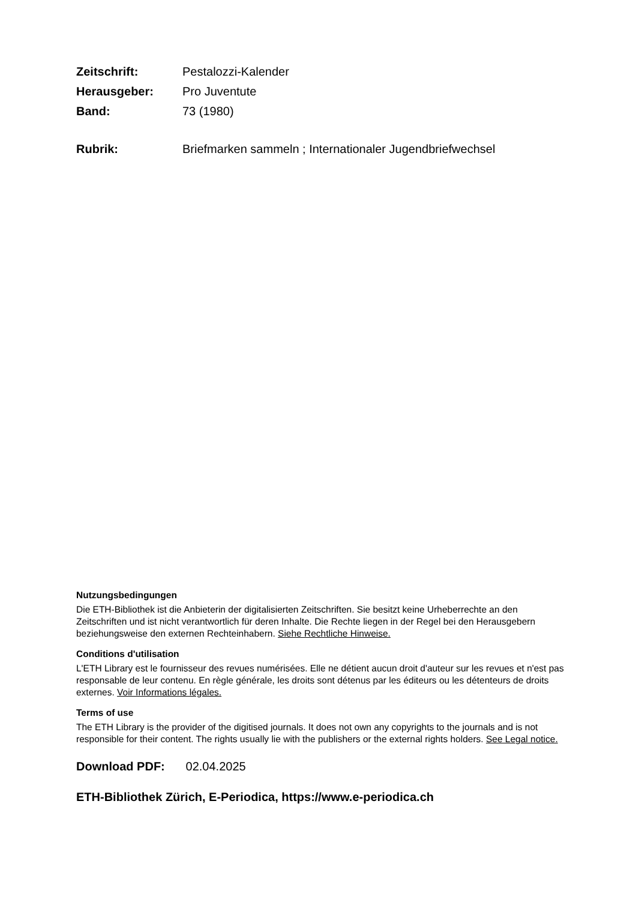Zeitschrift: Pestalozzi-Kalender Herausgeber: Pro Juventute Band: 73 (1980)
Rubrik: Briefmarken sammeln ; Internationaler Jugendbriefwechsel
Nutzungsbedingungen
Die ETH-Bibliothek ist die Anbieterin der digitalisierten Zeitschriften. Sie besitzt keine Urheberrechte an den Zeitschriften und ist nicht verantwortlich für deren Inhalte. Die Rechte liegen in der Regel bei den Herausgebern beziehungsweise den externen Rechteinhabern. Siehe Rechtliche Hinweise.
Conditions d'utilisation
L'ETH Library est le fournisseur des revues numérisées. Elle ne détient aucun droit d'auteur sur les revues et n'est pas responsable de leur contenu. En règle générale, les droits sont détenus par les éditeurs ou les détenteurs de droits externes. Voir Informations légales.
Terms of use
The ETH Library is the provider of the digitised journals. It does not own any copyrights to the journals and is not responsible for their content. The rights usually lie with the publishers or the external rights holders. See Legal notice.
Download PDF: 02.04.2025
ETH-Bibliothek Zürich, E-Periodica, https://www.e-periodica.ch